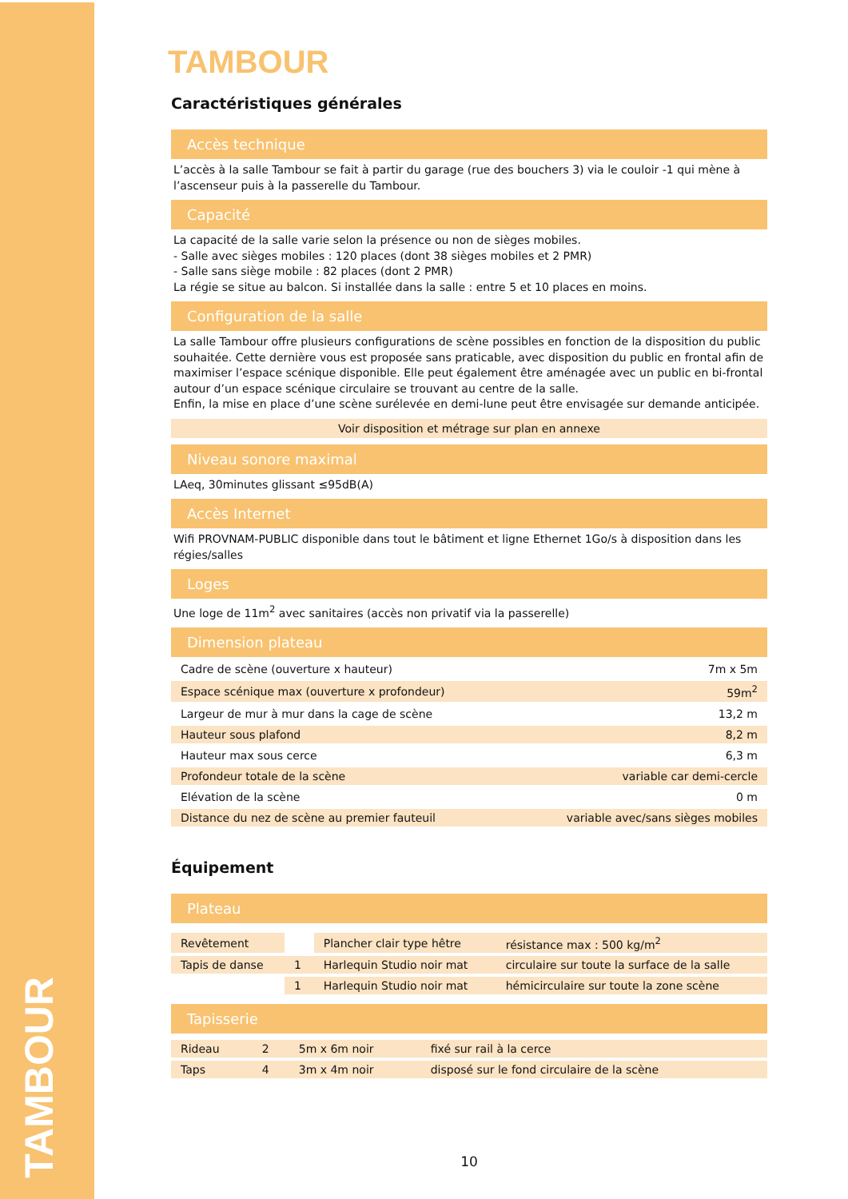TAMBOUR
TAMBOUR
Caractéristiques générales
Accès technique
L’accès à la salle Tambour se fait à partir du garage (rue des bouchers 3) via le couloir -1 qui mène à l’ascenseur puis à la passerelle du Tambour.
Capacité
La capacité de la salle varie selon la présence ou non de sièges mobiles.
- Salle avec sièges mobiles : 120 places (dont 38 sièges mobiles et 2 PMR)
- Salle sans siège mobile : 82 places (dont 2 PMR)
La régie se situe au balcon. Si installée dans la salle : entre 5 et 10 places en moins.
Configuration de la salle
La salle Tambour offre plusieurs configurations de scène possibles en fonction de la disposition du public souhaitée. Cette dernière vous est proposée sans praticable, avec disposition du public en frontal afin de maximiser l’espace scénique disponible. Elle peut également être aménagée avec un public en bi-frontal autour d’un espace scénique circulaire se trouvant au centre de la salle.
Enfin, la mise en place d’une scène surélevée en demi-lune peut être envisagée sur demande anticipée.
Voir disposition et métrage sur plan en annexe
Niveau sonore maximal
LAeq, 30minutes glissant ≤95dB(A)
Accès Internet
Wifi PROVNAM-PUBLIC disponible dans tout le bâtiment et ligne Ethernet 1Go/s à disposition dans les régies/salles
Loges
Une loge de 11m<sup>2</sup> avec sanitaires (accès non privatif via la passerelle)
Dimension plateau
| Cadre de scène (ouverture x hauteur) | 7m x 5m |
| Espace scénique max (ouverture x profondeur) | 59m<sup>2</sup> |
| Largeur de mur à mur dans la cage de scène | 13,2 m |
| Hauteur sous plafond | 8,2 m |
| Hauteur max sous cerce | 6,3 m |
| Profondeur totale de la scène | variable car demi-cercle |
| Elévation de la scène | 0 m |
| Distance du nez de scène au premier fauteuil | variable avec/sans sièges mobiles |
Équipement
Plateau
| Revêtement | | Plancher clair type hêtre | résistance max : 500 kg/m<sup>2</sup> |
| Tapis de danse | 1 | Harlequin Studio noir mat | circulaire sur toute la surface de la salle |
| | 1 | Harlequin Studio noir mat | hémicirculaire sur toute la zone scène |
Tapisserie
| Rideau | 2 | 5m x 6m noir | fixé sur rail à la cerce |
| Taps | 4 | 3m x 4m noir | disposé sur le fond circulaire de la scène |
10